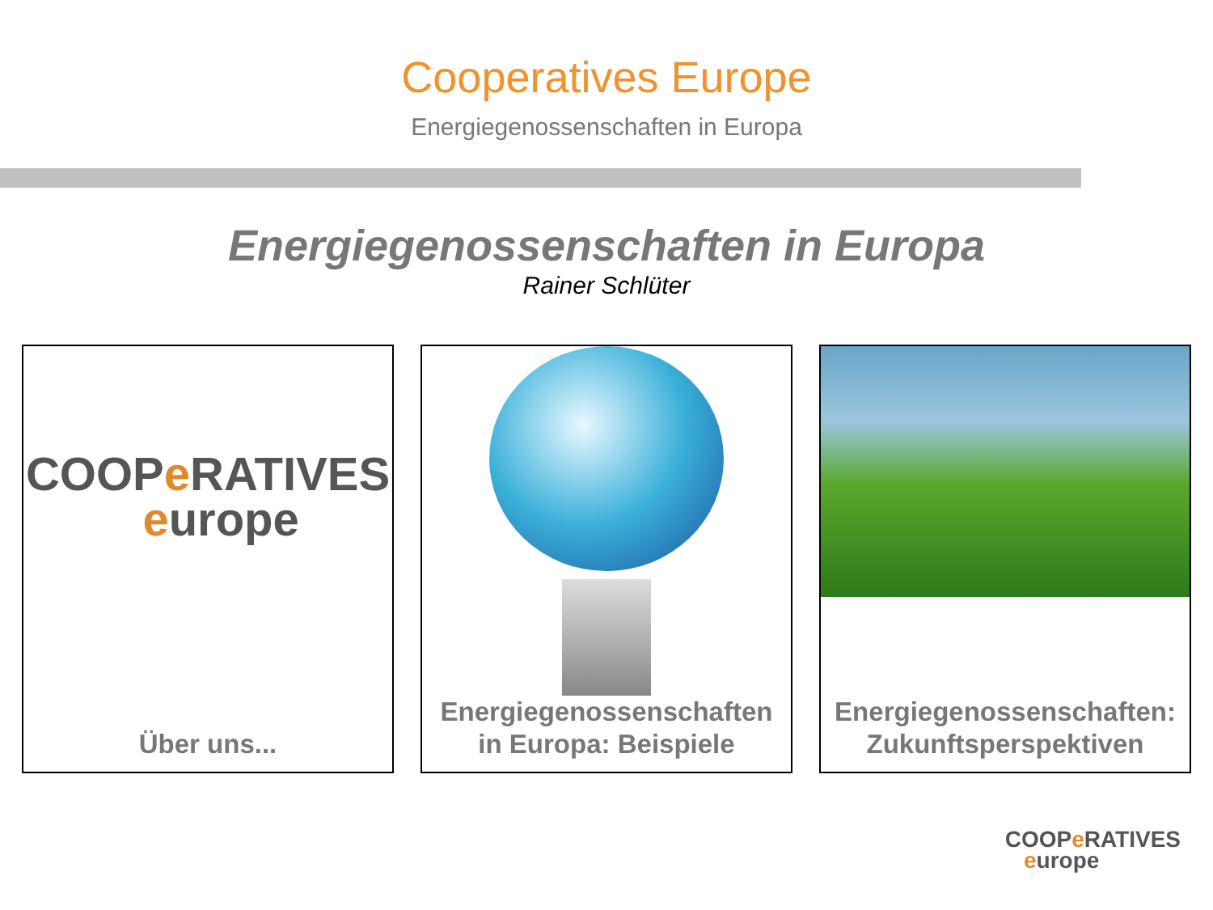Cooperatives Europe
Energiegenossenschaften in Europa
Energiegenossenschaften in Europa
Rainer Schlüter
COOPe RATIVES
europe
Über uns...
Energiegenossenschaften
in Europa: Beispiele
Energiegenossenschaften:
Zukunftsperspektiven
COOPe RATIVES
europe